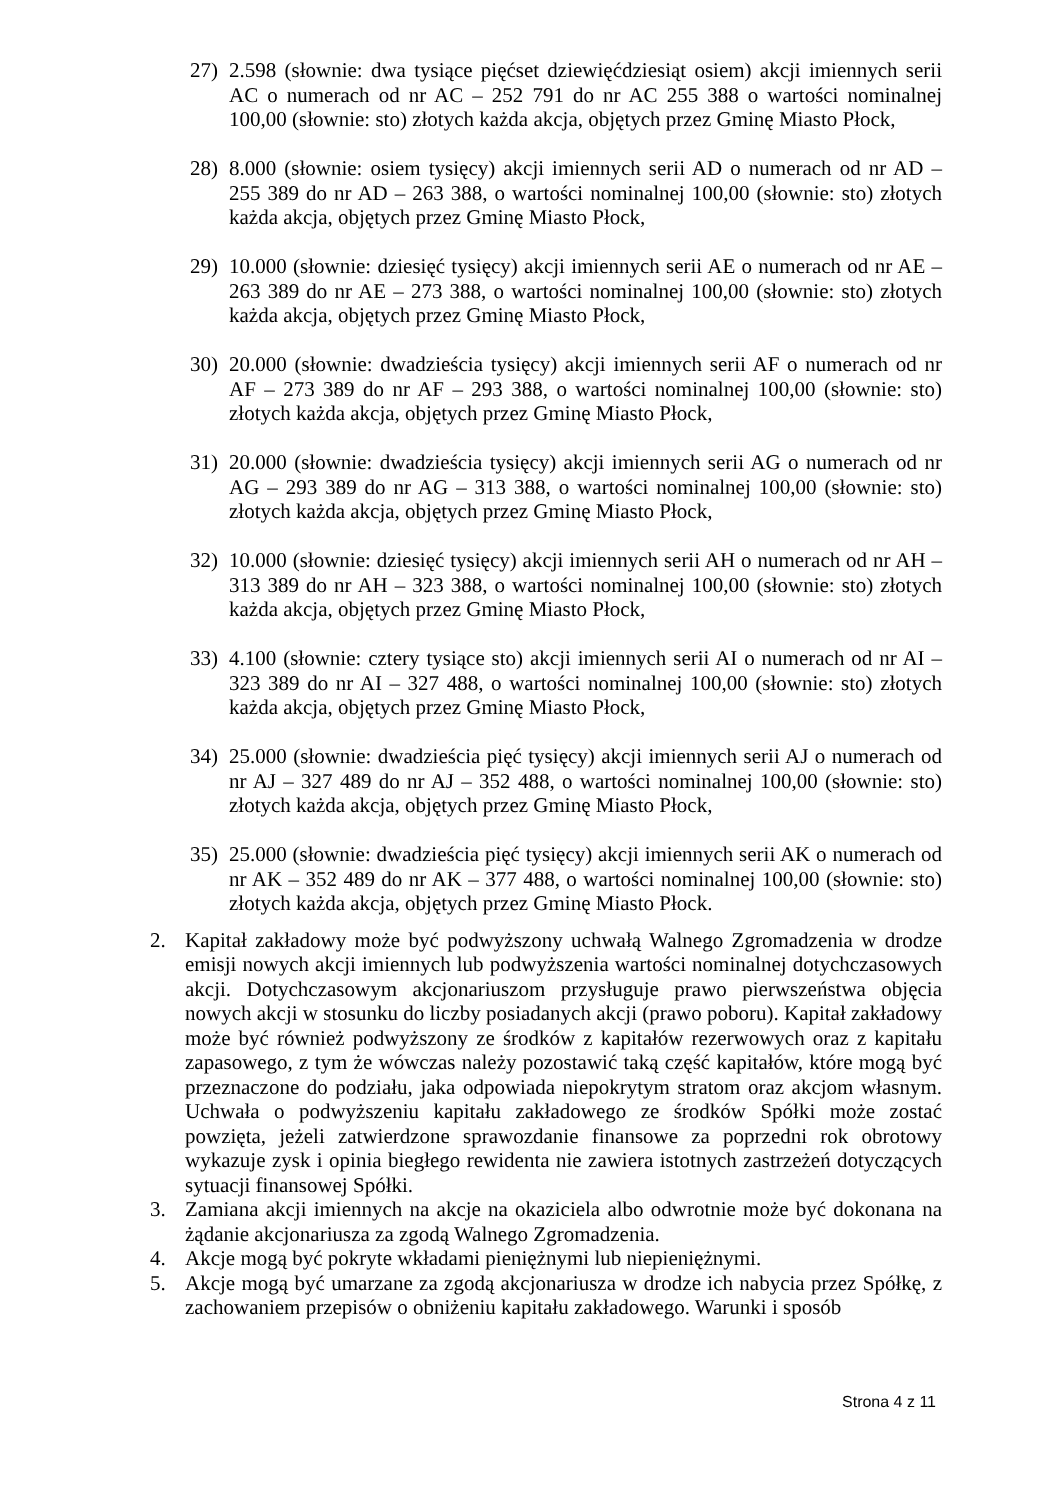27) 2.598 (słownie: dwa tysiące pięćset dziewięćdziesiąt osiem) akcji imiennych serii AC o numerach od nr AC – 252 791 do nr AC 255 388 o wartości nominalnej 100,00 (słownie: sto) złotych każda akcja, objętych przez Gminę Miasto Płock,
28) 8.000 (słownie: osiem tysięcy) akcji imiennych serii AD o numerach od nr AD – 255 389 do nr AD – 263 388, o wartości nominalnej 100,00 (słownie: sto) złotych każda akcja, objętych przez Gminę Miasto Płock,
29) 10.000 (słownie: dziesięć tysięcy) akcji imiennych serii AE o numerach od nr AE – 263 389 do nr AE – 273 388, o wartości nominalnej 100,00 (słownie: sto) złotych każda akcja, objętych przez Gminę Miasto Płock,
30) 20.000 (słownie: dwadzieścia tysięcy) akcji imiennych serii AF o numerach od nr AF – 273 389 do nr AF – 293 388, o wartości nominalnej 100,00 (słownie: sto) złotych każda akcja, objętych przez Gminę Miasto Płock,
31) 20.000 (słownie: dwadzieścia tysięcy) akcji imiennych serii AG o numerach od nr AG – 293 389 do nr AG – 313 388, o wartości nominalnej 100,00 (słownie: sto) złotych każda akcja, objętych przez Gminę Miasto Płock,
32) 10.000 (słownie: dziesięć tysięcy) akcji imiennych serii AH o numerach od nr AH – 313 389 do nr AH – 323 388, o wartości nominalnej 100,00 (słownie: sto) złotych każda akcja, objętych przez Gminę Miasto Płock,
33) 4.100 (słownie: cztery tysiące sto) akcji imiennych serii AI o numerach od nr AI – 323 389 do nr AI – 327 488, o wartości nominalnej 100,00 (słownie: sto) złotych każda akcja, objętych przez Gminę Miasto Płock,
34) 25.000 (słownie: dwadzieścia pięć tysięcy) akcji imiennych serii AJ o numerach od nr AJ – 327 489 do nr AJ – 352 488, o wartości nominalnej 100,00 (słownie: sto) złotych każda akcja, objętych przez Gminę Miasto Płock,
35) 25.000 (słownie: dwadzieścia pięć tysięcy) akcji imiennych serii AK o numerach od nr AK – 352 489 do nr AK – 377 488, o wartości nominalnej 100,00 (słownie: sto) złotych każda akcja, objętych przez Gminę Miasto Płock.
2. Kapitał zakładowy może być podwyższony uchwałą Walnego Zgromadzenia w drodze emisji nowych akcji imiennych lub podwyższenia wartości nominalnej dotychczasowych akcji. Dotychczasowym akcjonariuszom przysługuje prawo pierwszeństwa objęcia nowych akcji w stosunku do liczby posiadanych akcji (prawo poboru). Kapitał zakładowy może być również podwyższony ze środków z kapitałów rezerwowych oraz z kapitału zapasowego, z tym że wówczas należy pozostawić taką część kapitałów, które mogą być przeznaczone do podziału, jaka odpowiada niepokrytym stratom oraz akcjom własnym. Uchwała o podwyższeniu kapitału zakładowego ze środków Spółki może zostać powzięta, jeżeli zatwierdzone sprawozdanie finansowe za poprzedni rok obrotowy wykazuje zysk i opinia biegłego rewidenta nie zawiera istotnych zastrzeżeń dotyczących sytuacji finansowej Spółki.
3. Zamiana akcji imiennych na akcje na okaziciela albo odwrotnie może być dokonana na żądanie akcjonariusza za zgodą Walnego Zgromadzenia.
4. Akcje mogą być pokryte wkładami pieniężnymi lub niepieniężnymi.
5. Akcje mogą być umarzane za zgodą akcjonariusza w drodze ich nabycia przez Spółkę, z zachowaniem przepisów o obniżeniu kapitału zakładowego. Warunki i sposób
Strona 4 z 11